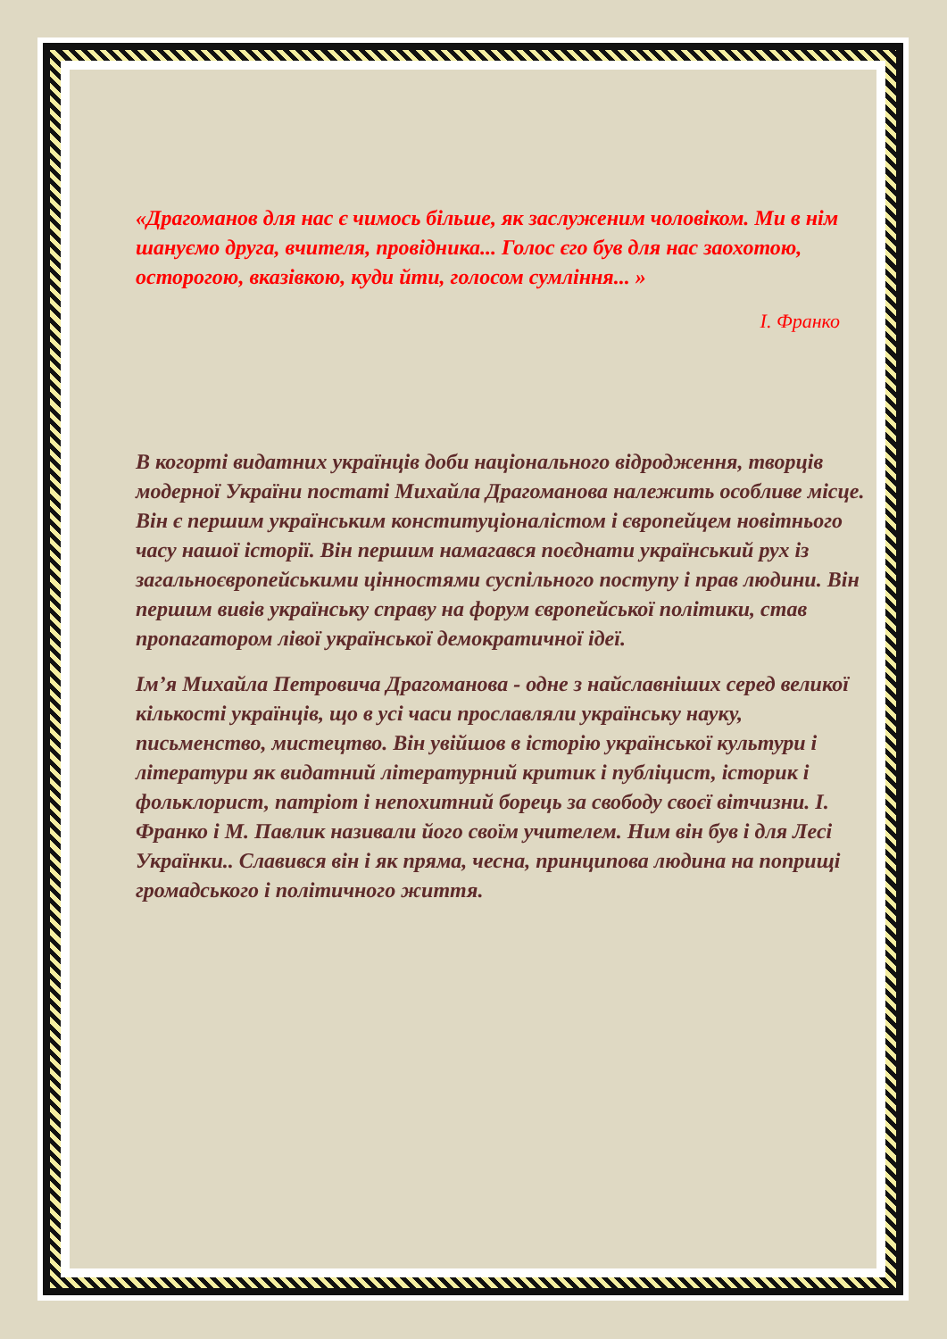«Драгоманов для нас є чимось більше, як заслуженим чоловіком. Ми в нім шануємо друга, вчителя, провідника... Голос єго був для нас заохотою, осторогою, вказівкою, куди йти, голосом сумління... »
І. Франко
В когорті видатних українців доби національного відродження, творців модерної України постаті Михайла Драгоманова належить особливе місце. Він є першим українським конституціоналістом і європейцем новітнього часу нашої історії. Він першим намагався поєднати український рух із загальноєвропейськими цінностями суспільного поступу і прав людини. Він першим вивів українську справу на форум європейської політики, став пропагатором лівої української демократичної ідеї.
Ім’я Михайла Петровича Драгоманова - одне з найславніших серед великої кількості українців, що в усі часи прославляли українську науку, письменство, мистецтво. Він увійшов в історію української культури і літератури як видатний літературний критик і публіцист, історик і фольклорист, патріот і непохитний борець за свободу своєї вітчизни. І. Франко і М. Павлик називали його своїм учителем. Ним він був і для Лесі Українки.. Славився він і як пряма, чесна, принципова людина на поприщі громадського і політичного життя.